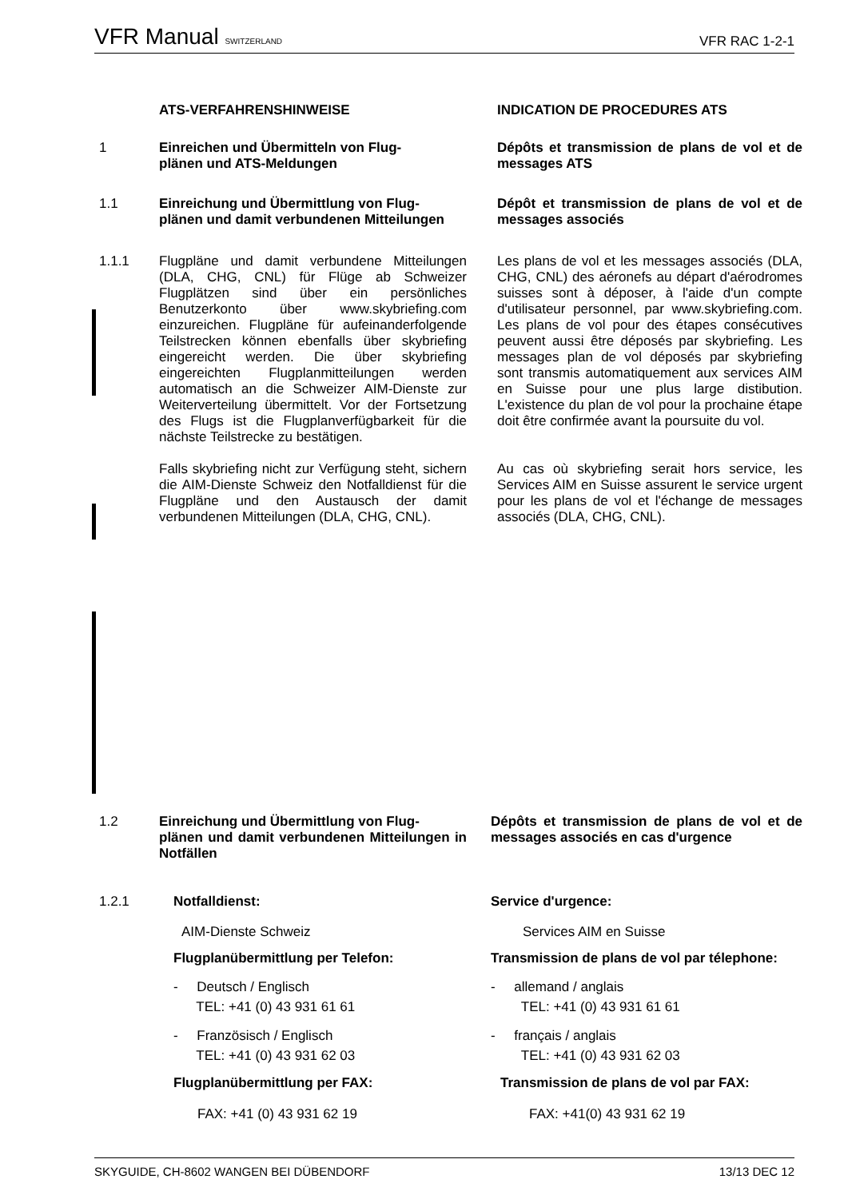VFR Manual SWITZERLAND VFR RAC 1-2-1
ATS-VERFAHRENSHINWEISE INDICATION DE PROCEDURES ATS
1 Einreichen und Übermitteln von Flug-
plänen und ATS-Meldungen
Dépôts et transmission de plans de vol et de messages ATS
1.1 Einreichung und Übermittlung von Flug-
plänen und damit verbundenen Mitteilungen
Dépôt et transmission de plans de vol et de messages associés
1.1.1 Flugpläne und damit verbundene Mitteilungen (DLA, CHG, CNL) für Flüge ab Schweizer Flugplätzen sind über ein persönliches Benutzerkonto über www.skybriefing.com einzureichen. Flugpläne für aufeinanderfolgende Teilstrecken können ebenfalls über skybriefing eingereicht werden. Die über skybriefing eingereichten Flugplanmitteilungen werden automatisch an die Schweizer AIM-Dienste zur Weiterverteilung übermittelt. Vor der Fortsetzung des Flugs ist die Flugplanverfügbarkeit für die nächste Teilstrecke zu bestätigen.
Falls skybriefing nicht zur Verfügung steht, sichern die AIM-Dienste Schweiz den Notfalldienst für die Flugpläne und den Austausch der damit verbundenen Mitteilungen (DLA, CHG, CNL).
Les plans de vol et les messages associés (DLA, CHG, CNL) des aéronefs au départ d'aérodromes suisses sont à déposer, à l'aide d'un compte d'utilisateur personnel, par www.skybriefing.com. Les plans de vol pour des étapes consécutives peuvent aussi être déposés par skybriefing. Les messages plan de vol déposés par skybriefing sont transmis automatiquement aux services AIM en Suisse pour une plus large distibution. L'existence du plan de vol pour la prochaine étape doit être confirmée avant la poursuite du vol.
Au cas où skybriefing serait hors service, les Services AIM en Suisse assurent le service urgent pour les plans de vol et l'échange de messages associés (DLA, CHG, CNL).
1.2 Einreichung und Übermittlung von Flug-
plänen und damit verbundenen Mitteilungen in Notfällen
Dépôts et transmission de plans de vol et de messages associés en cas d'urgence
1.2.1 Notfalldienst:
AIM-Dienste Schweiz
Flugplanübermittlung per Telefon:
- Deutsch / Englisch
TEL: +41 (0) 43 931 61 61
- Französisch / Englisch
TEL: +41 (0) 43 931 62 03
Flugplanübermittlung per FAX:
FAX: +41 (0) 43 931 62 19
Service d'urgence:
Services AIM en Suisse
Transmission de plans de vol par télephone:
- allemand / anglais
TEL: +41 (0) 43 931 61 61
- français / anglais
TEL: +41 (0) 43 931 62 03
Transmission de plans de vol par FAX:
FAX: +41(0) 43 931 62 19
SKYGUIDE, CH-8602 WANGEN BEI DÜBENDORF 13/13 DEC 12